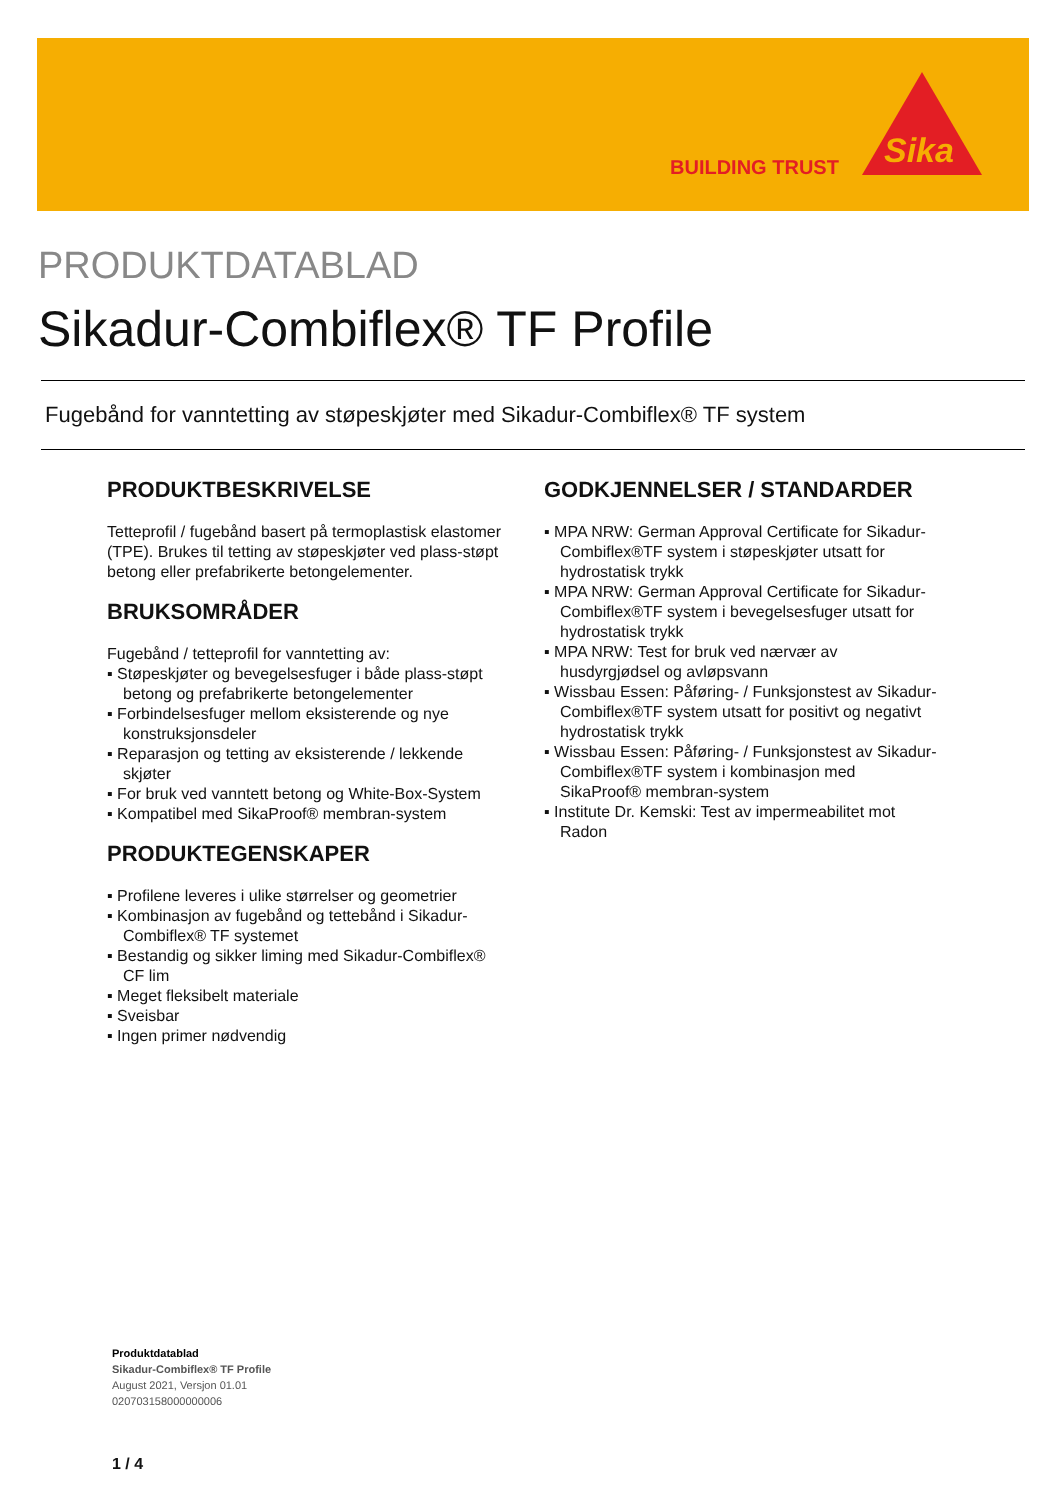BUILDING TRUST
Sika
PRODUKTDATABLAD
Sikadur-Combiflex® TF Profile
Fugebånd for vanntetting av støpeskjøter med Sikadur-Combiflex® TF system
PRODUKTBESKRIVELSE
Tetteprofil / fugebånd basert på termoplastisk elastomer (TPE). Brukes til tetting av støpeskjøter ved plass-støpt betong eller prefabrikerte betongelementer.
BRUKSOMRÅDER
Fugebånd / tetteprofil for vanntetting av:
▪ Støpeskjøter og bevegelsesfuger i både plass-støpt betong og prefabrikerte betongelementer
▪ Forbindelsesfuger mellom eksisterende og nye konstruksjonsdeler
▪ Reparasjon og tetting av eksisterende / lekkende skjøter
▪ For bruk ved vanntett betong og White-Box-System
▪ Kompatibel med SikaProof® membran-system
PRODUKTEGENSKAPER
▪ Profilene leveres i ulike størrelser og geometrier
▪ Kombinasjon av fugebånd og tettebånd i Sikadur-Combiflex® TF systemet
▪ Bestandig og sikker liming med Sikadur-Combiflex® CF lim
▪ Meget fleksibelt materiale
▪ Sveisbar
▪ Ingen primer nødvendig
GODKJENNELSER / STANDARDER
▪ MPA NRW: German Approval Certificate for Sikadur-Combiflex®TF system i støpeskjøter utsatt for hydrostatisk trykk
▪ MPA NRW: German Approval Certificate for Sikadur-Combiflex®TF system i bevegelsesfuger utsatt for hydrostatisk trykk
▪ MPA NRW: Test for bruk ved nærvær av husdyrgjødsel og avløpsvann
▪ Wissbau Essen: Påføring- / Funksjonstest av Sikadur-Combiflex®TF system utsatt for positivt og negativt hydrostatisk trykk
▪ Wissbau Essen: Påføring- / Funksjonstest av Sikadur-Combiflex®TF system i kombinasjon med SikaProof® membran-system
▪ Institute Dr. Kemski: Test av impermeabilitet mot Radon
Produktdatablad
Sikadur-Combiflex® TF Profile
August 2021, Versjon 01.01
020703158000000006
1 / 4